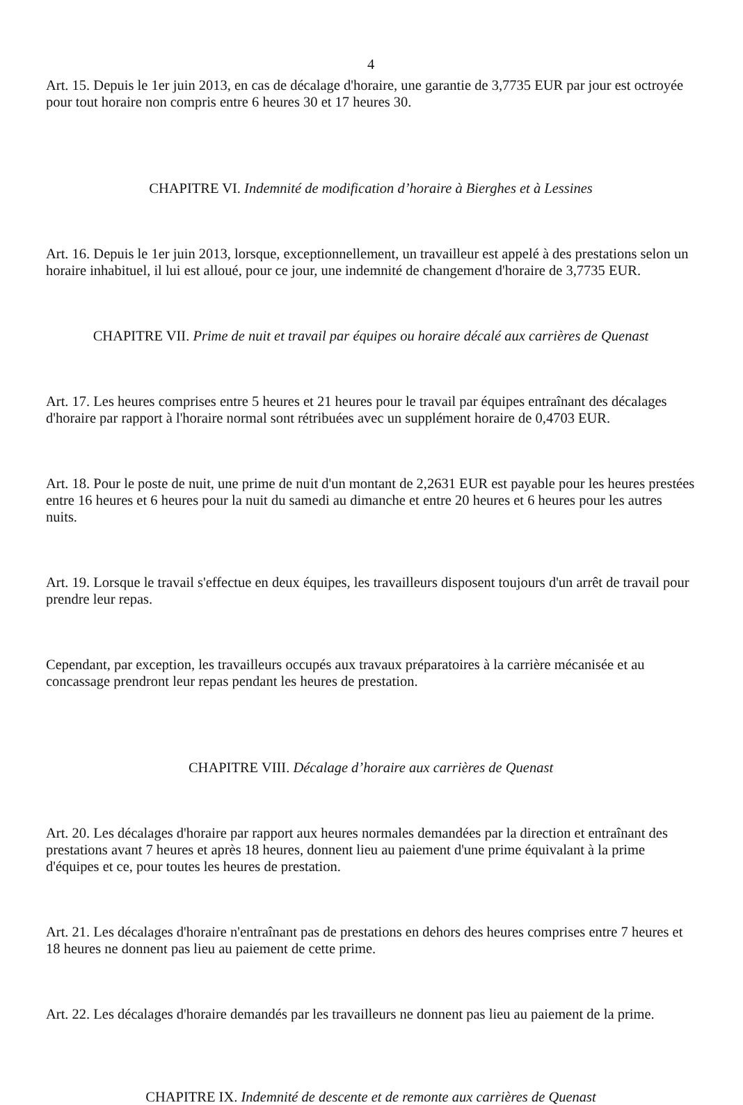4
Art. 15. Depuis le 1er juin 2013, en cas de décalage d'horaire, une garantie de 3,7735 EUR par jour est octroyée pour tout horaire non compris entre 6 heures 30 et 17 heures 30.
CHAPITRE VI. Indemnité de modification d’horaire à Bierghes et à Lessines
Art. 16. Depuis le 1er juin 2013, lorsque, exceptionnellement, un travailleur est appelé à des prestations selon un horaire inhabituel, il lui est alloué, pour ce jour, une indemnité de changement d'horaire de 3,7735 EUR.
CHAPITRE VII. Prime de nuit et travail par équipes ou horaire décalé aux carrières de Quenast
Art. 17. Les heures comprises entre 5 heures et 21 heures pour le travail par équipes entraînant des décalages d'horaire par rapport à l'horaire normal sont rétribuées avec un supplément horaire de 0,4703 EUR.
Art. 18. Pour le poste de nuit, une prime de nuit d'un montant de 2,2631 EUR est payable pour les heures prestées entre 16 heures et 6 heures pour la nuit du samedi au dimanche et entre 20 heures et 6 heures pour les autres nuits.
Art. 19. Lorsque le travail s'effectue en deux équipes, les travailleurs disposent toujours d'un arrêt de travail pour prendre leur repas.
Cependant, par exception, les travailleurs occupés aux travaux préparatoires à la carrière mécanisée et au concassage prendront leur repas pendant les heures de prestation.
CHAPITRE VIII. Décalage d’horaire aux carrières de Quenast
Art. 20. Les décalages d'horaire par rapport aux heures normales demandées par la direction et entraînant des prestations avant 7 heures et après 18 heures, donnent lieu au paiement d'une prime équivalant à la prime d'équipes et ce, pour toutes les heures de prestation.
Art. 21. Les décalages d'horaire n'entraînant pas de prestations en dehors des heures comprises entre 7 heures et 18 heures ne donnent pas lieu au paiement de cette prime.
Art. 22. Les décalages d'horaire demandés par les travailleurs ne donnent pas lieu au paiement de la prime.
CHAPITRE IX. Indemnité de descente et de remonte aux carrières de Quenast